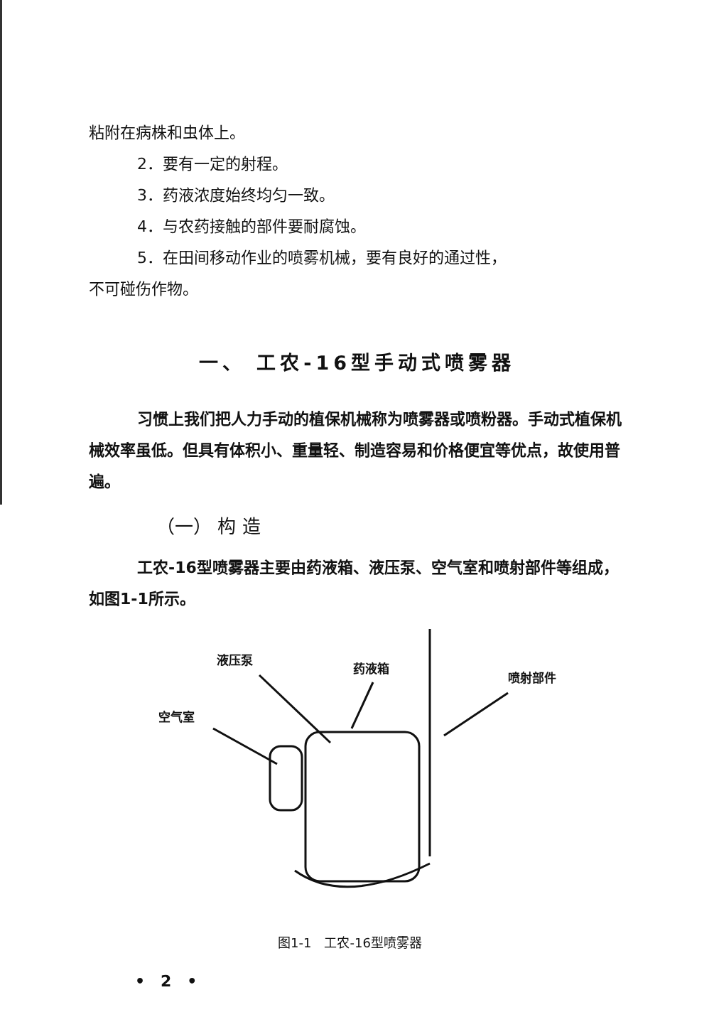粘附在病株和虫体上。
2．要有一定的射程。
3．药液浓度始终均匀一致。
4．与农药接触的部件要耐腐蚀。
5．在田间移动作业的喷雾机械，要有良好的通过性，
不可碰伤作物。
一、 工农-16型手动式喷雾器
习惯上我们把人力手动的植保机械称为喷雾器或喷粉器。手动式植保机械效率虽低。但具有体积小、重量轻、制造容易和价格便宜等优点，故使用普遍。
（一） 构 造
工农-16型喷雾器主要由药液箱、液压泵、空气室和喷射部件等组成，如图1-1所示。
液压泵
药液箱
喷射部件
空气室
图1-1　工农-16型喷雾器
•　2　•